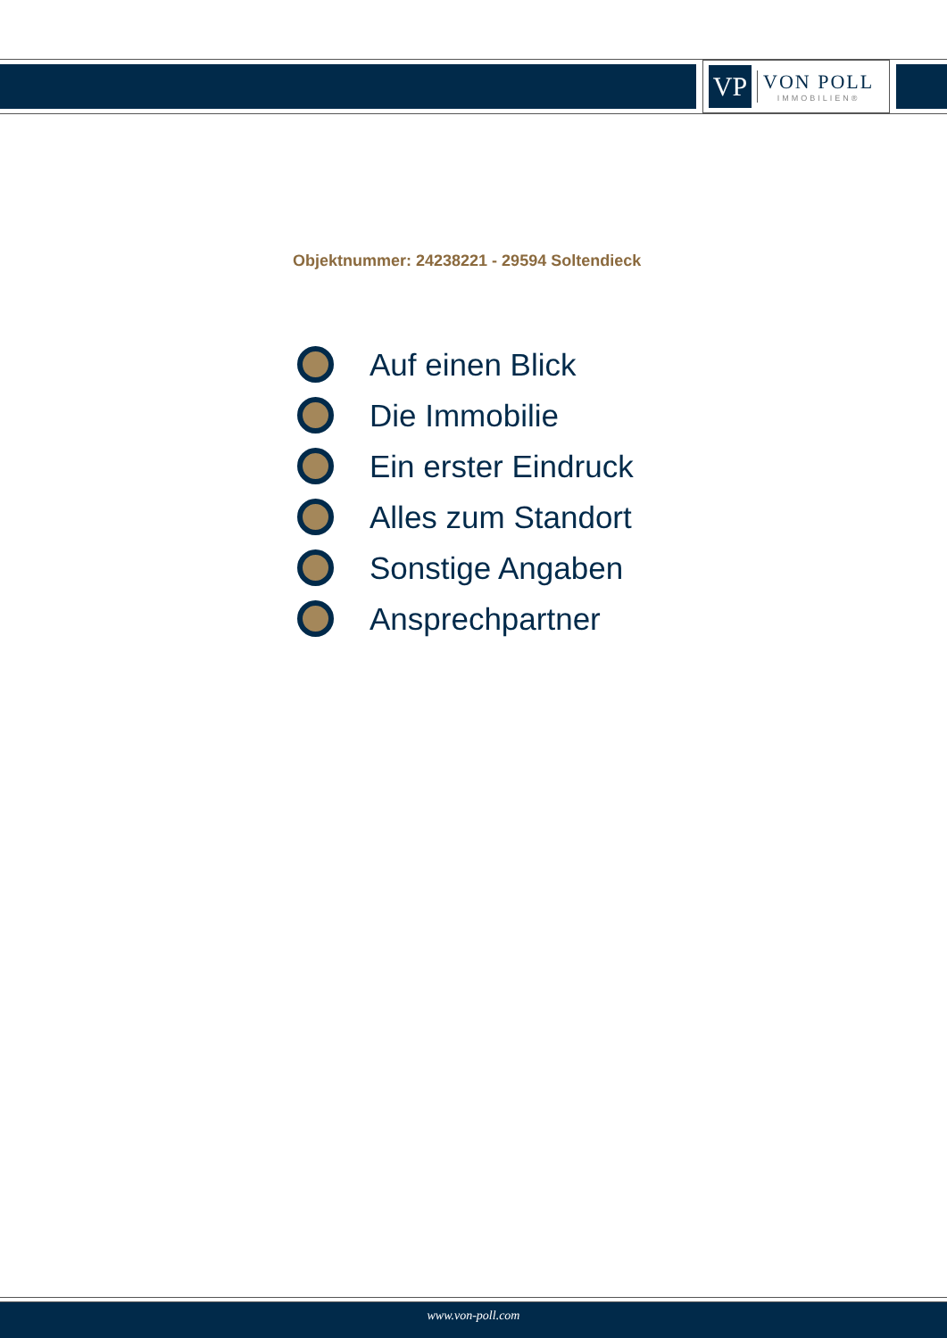VP
VON POLL
IMMOBILIEN®
Objektnummer: 24238221 - 29594 Soltendieck
Auf einen Blick
Die Immobilie
Ein erster Eindruck
Alles zum Standort
Sonstige Angaben
Ansprechpartner
www.von-poll.com